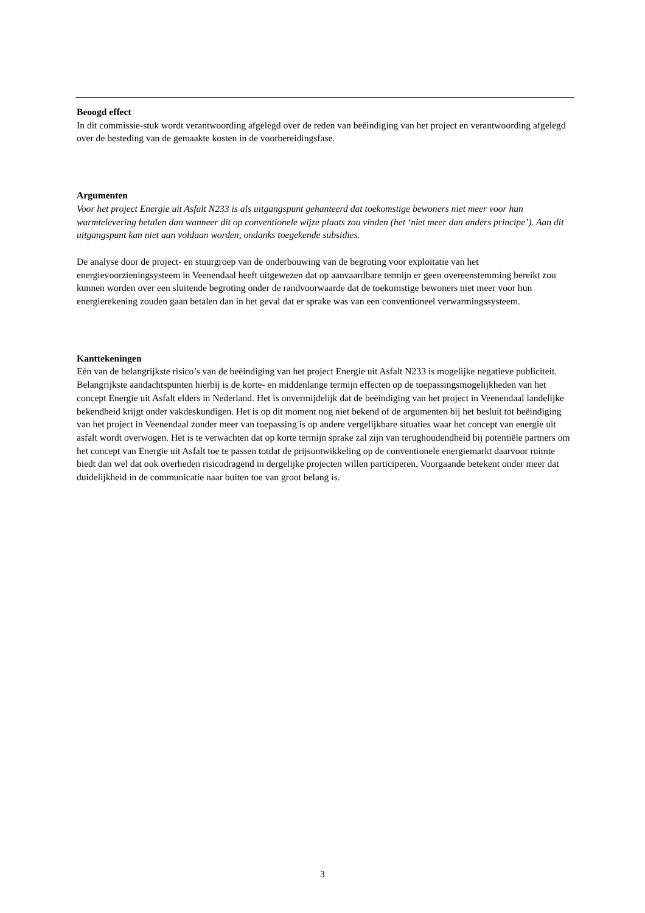Beoogd effect
In dit commissie-stuk wordt verantwoording afgelegd over de reden van beëindiging van het project en verantwoording afgelegd over de besteding van de gemaakte kosten in de voorbereidingsfase.
Argumenten
Voor het project Energie uit Asfalt N233 is als uitgangspunt gehanteerd dat toekomstige bewoners niet meer voor hun warmtelevering betalen dan wanneer dit op conventionele wijze plaats zou vinden (het ‘niet meer dan anders principe’). Aan dit uitgangspunt kan niet aan voldaan worden, ondanks toegekende subsidies.
De analyse door de project- en stuurgroep van de onderbouwing van de begroting voor exploitatie van het energievoorzieningsysteem in Veenendaal heeft uitgewezen dat op aanvaardbare termijn er geen overeenstemming bereikt zou kunnen worden over een sluitende begroting onder de randvoorwaarde dat de toekomstige bewoners niet meer voor hun energierekening zouden gaan betalen dan in het geval dat er sprake was van een conventioneel verwarmingssysteem.
Kanttekeningen
Eén van de belangrijkste risico’s van de beëindiging van het project Energie uit Asfalt N233 is mogelijke negatieve publiciteit. Belangrijkste aandachtspunten hierbij is de korte- en middenlange termijn effecten op de toepassingsmogelijkheden van het concept Energie uit Asfalt elders in Nederland. Het is onvermijdelijk dat de beëindiging van het project in Veenendaal landelijke bekendheid krijgt onder vakdeskundigen. Het is op dit moment nog niet bekend of de argumenten bij het besluit tot beëindiging van het project in Veenendaal zonder meer van toepassing is op andere vergelijkbare situaties waar het concept van energie uit asfalt wordt overwogen. Het is te verwachten dat op korte termijn sprake zal zijn van terughoudendheid bij potentiële partners om het concept van Energie uit Asfalt toe te passen totdat de prijsontwikkeling op de conventionele energiemarkt daarvoor ruimte biedt dan wel dat ook overheden risicodragend in dergelijke projecten willen participeren. Voorgaande betekent onder meer dat duidelijkheid in de communicatie naar buiten toe van groot belang is.
3